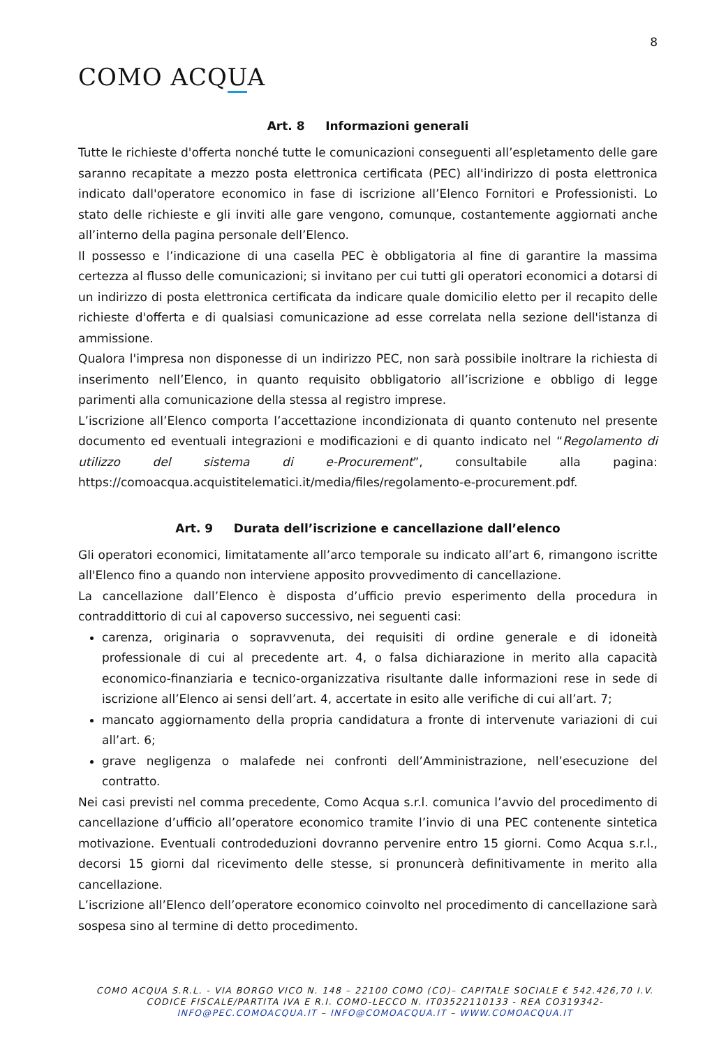8
COMO ACQUA
Art. 8 Informazioni generali
Tutte le richieste d'offerta nonché tutte le comunicazioni conseguenti all’espletamento delle gare saranno recapitate a mezzo posta elettronica certificata (PEC) all'indirizzo di posta elettronica indicato dall'operatore economico in fase di iscrizione all’Elenco Fornitori e Professionisti. Lo stato delle richieste e gli inviti alle gare vengono, comunque, costantemente aggiornati anche all’interno della pagina personale dell’Elenco.
Il possesso e l’indicazione di una casella PEC è obbligatoria al fine di garantire la massima certezza al flusso delle comunicazioni; si invitano per cui tutti gli operatori economici a dotarsi di un indirizzo di posta elettronica certificata da indicare quale domicilio eletto per il recapito delle richieste d'offerta e di qualsiasi comunicazione ad esse correlata nella sezione dell'istanza di ammissione.
Qualora l'impresa non disponesse di un indirizzo PEC, non sarà possibile inoltrare la richiesta di inserimento nell’Elenco, in quanto requisito obbligatorio all’iscrizione e obbligo di legge parimenti alla comunicazione della stessa al registro imprese.
L’iscrizione all’Elenco comporta l’accettazione incondizionata di quanto contenuto nel presente documento ed eventuali integrazioni e modificazioni e di quanto indicato nel “Regolamento di utilizzo del sistema di e-Procurement”, consultabile alla pagina: https://comoacqua.acquistitelematici.it/media/files/regolamento-e-procurement.pdf.
Art. 9 Durata dell’iscrizione e cancellazione dall’elenco
Gli operatori economici, limitatamente all’arco temporale su indicato all’art 6, rimangono iscritte all'Elenco fino a quando non interviene apposito provvedimento di cancellazione.
La cancellazione dall’Elenco è disposta d’ufficio previo esperimento della procedura in contraddittorio di cui al capoverso successivo, nei seguenti casi:
carenza, originaria o sopravvenuta, dei requisiti di ordine generale e di idoneità professionale di cui al precedente art. 4, o falsa dichiarazione in merito alla capacità economico-finanziaria e tecnico-organizzativa risultante dalle informazioni rese in sede di iscrizione all’Elenco ai sensi dell’art. 4, accertate in esito alle verifiche di cui all’art. 7;
mancato aggiornamento della propria candidatura a fronte di intervenute variazioni di cui all’art. 6;
grave negligenza o malafede nei confronti dell’Amministrazione, nell’esecuzione del contratto.
Nei casi previsti nel comma precedente, Como Acqua s.r.l. comunica l’avvio del procedimento di cancellazione d’ufficio all’operatore economico tramite l’invio di una PEC contenente sintetica motivazione. Eventuali controdeduzioni dovranno pervenire entro 15 giorni. Como Acqua s.r.l., decorsi 15 giorni dal ricevimento delle stesse, si pronuncerà definitivamente in merito alla cancellazione.
L’iscrizione all’Elenco dell’operatore economico coinvolto nel procedimento di cancellazione sarà sospesa sino al termine di detto procedimento.
COMO ACQUA S.R.L. - VIA BORGO VICO N. 148 – 22100 COMO (CO)– CAPITALE SOCIALE € 542.426,70 I.V.
CODICE FISCALE/PARTITA IVA E R.I. COMO-LECCO N. IT03522110133 - REA CO319342-
INFO@PEC.COMOACQUA.IT – INFO@COMOACQUA.IT – WWW.COMOACQUA.IT